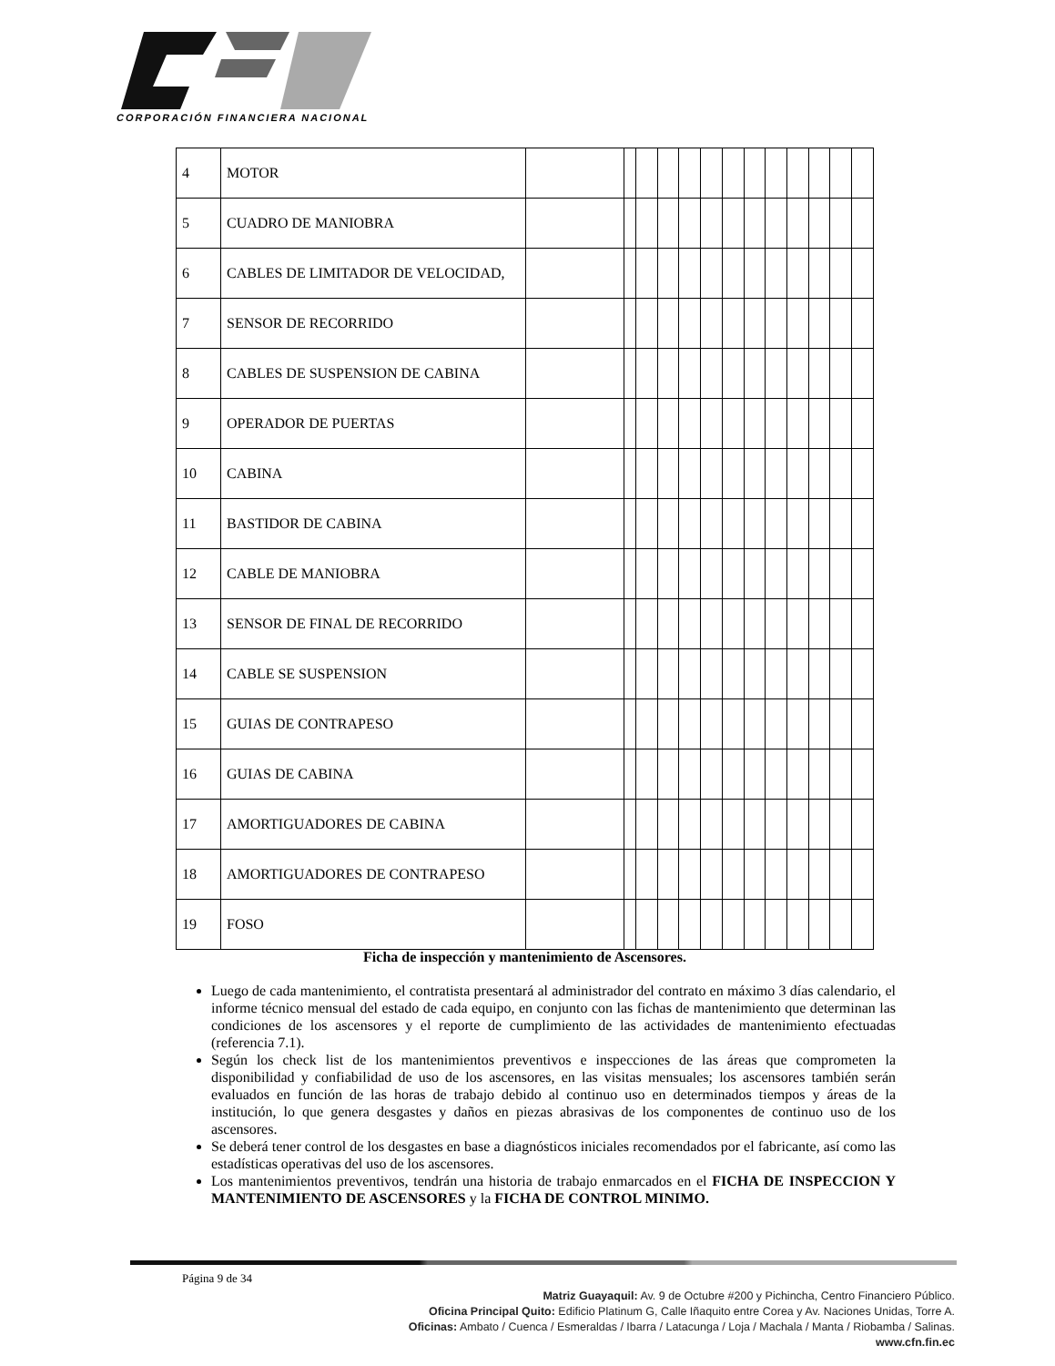CORPORACIÓN FINANCIERA NACIONAL
| 4 | MOTOR | | | | | | | | | | | | | |
| 5 | CUADRO DE MANIOBRA | | | | | | | | | | | | | |
| 6 | CABLES DE LIMITADOR DE VELOCIDAD, | | | | | | | | | | | | | |
| 7 | SENSOR DE RECORRIDO | | | | | | | | | | | | | |
| 8 | CABLES DE SUSPENSION DE CABINA | | | | | | | | | | | | | |
| 9 | OPERADOR DE PUERTAS | | | | | | | | | | | | | |
| 10 | CABINA | | | | | | | | | | | | | |
| 11 | BASTIDOR DE CABINA | | | | | | | | | | | | | |
| 12 | CABLE DE MANIOBRA | | | | | | | | | | | | | |
| 13 | SENSOR DE FINAL DE RECORRIDO | | | | | | | | | | | | | |
| 14 | CABLE SE SUSPENSION | | | | | | | | | | | | | |
| 15 | GUIAS DE CONTRAPESO | | | | | | | | | | | | | |
| 16 | GUIAS DE CABINA | | | | | | | | | | | | | |
| 17 | AMORTIGUADORES DE CABINA | | | | | | | | | | | | | |
| 18 | AMORTIGUADORES DE CONTRAPESO | | | | | | | | | | | | | |
| 19 | FOSO | | | | | | | | | | | | | |
Ficha de inspección y mantenimiento de Ascensores.
Luego de cada mantenimiento, el contratista presentará al administrador del contrato en máximo 3 días calendario, el informe técnico mensual del estado de cada equipo, en conjunto con las fichas de mantenimiento que determinan las condiciones de los ascensores y el reporte de cumplimiento de las actividades de mantenimiento efectuadas (referencia 7.1).
Según los check list de los mantenimientos preventivos e inspecciones de las áreas que comprometen la disponibilidad y confiabilidad de uso de los ascensores, en las visitas mensuales; los ascensores también serán evaluados en función de las horas de trabajo debido al continuo uso en determinados tiempos y áreas de la institución, lo que genera desgastes y daños en piezas abrasivas de los componentes de continuo uso de los ascensores.
Se deberá tener control de los desgastes en base a diagnósticos iniciales recomendados por el fabricante, así como las estadísticas operativas del uso de los ascensores.
Los mantenimientos preventivos, tendrán una historia de trabajo enmarcados en el FICHA DE INSPECCION Y MANTENIMIENTO DE ASCENSORES y la FICHA DE CONTROL MINIMO.
Página 9 de 34
Matriz Guayaquil: Av. 9 de Octubre #200 y Pichincha, Centro Financiero Público.
Oficina Principal Quito: Edificio Platinum G, Calle Iñaquito entre Corea y Av. Naciones Unidas, Torre A.
Oficinas: Ambato / Cuenca / Esmeraldas / Ibarra / Latacunga / Loja / Machala / Manta / Riobamba / Salinas.
www.cfn.fin.ec